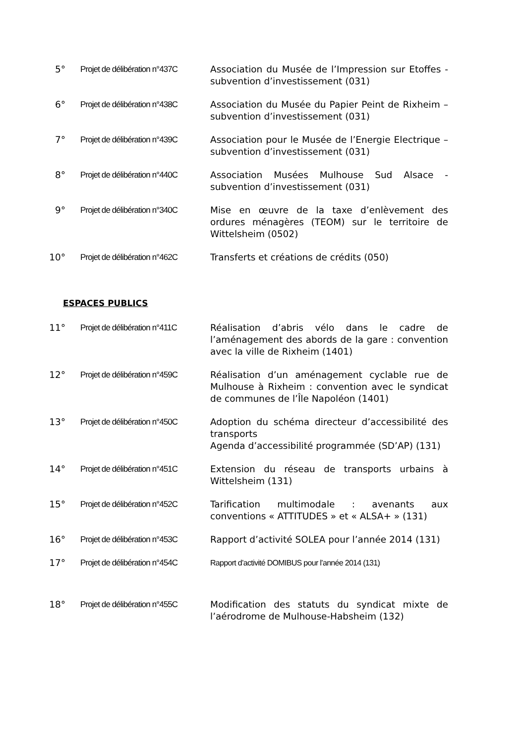5° Projet de délibération n°437C
Association du Musée de l’Impression sur Etoffes - subvention d’investissement (031)
6° Projet de délibération n°438C
Association du Musée du Papier Peint de Rixheim – subvention d’investissement (031)
7° Projet de délibération n°439C
Association pour le Musée de l’Energie Electrique – subvention d’investissement (031)
8° Projet de délibération n°440C
Association Musées Mulhouse Sud Alsace - subvention d’investissement (031)
9° Projet de délibération n°340C
Mise en œuvre de la taxe d’enlèvement des ordures ménagères (TEOM) sur le territoire de Wittelsheim (0502)
10° Projet de délibération n°462C
Transferts et créations de crédits (050)
ESPACES PUBLICS
11° Projet de délibération n°411C
Réalisation d’abris vélo dans le cadre de l’aménagement des abords de la gare : convention avec la ville de Rixheim (1401)
12° Projet de délibération n°459C
Réalisation d’un aménagement cyclable rue de Mulhouse à Rixheim : convention avec le syndicat de communes de l’Île Napoléon (1401)
13° Projet de délibération n°450C
Adoption du schéma directeur d’accessibilité des transports
Agenda d’accessibilité programmée (SD’AP) (131)
14° Projet de délibération n°451C
Extension du réseau de transports urbains à Wittelsheim (131)
15° Projet de délibération n°452C
Tarification multimodale : avenants aux conventions « ATTITUDES » et « ALSA+ » (131)
16° Projet de délibération n°453C
Rapport d’activité SOLEA pour l’année 2014 (131)
17° Projet de délibération n°454C
Rapport d’activité DOMIBUS pour l’année 2014 (131)
18° Projet de délibération n°455C
Modification des statuts du syndicat mixte de l’aérodrome de Mulhouse-Habsheim (132)